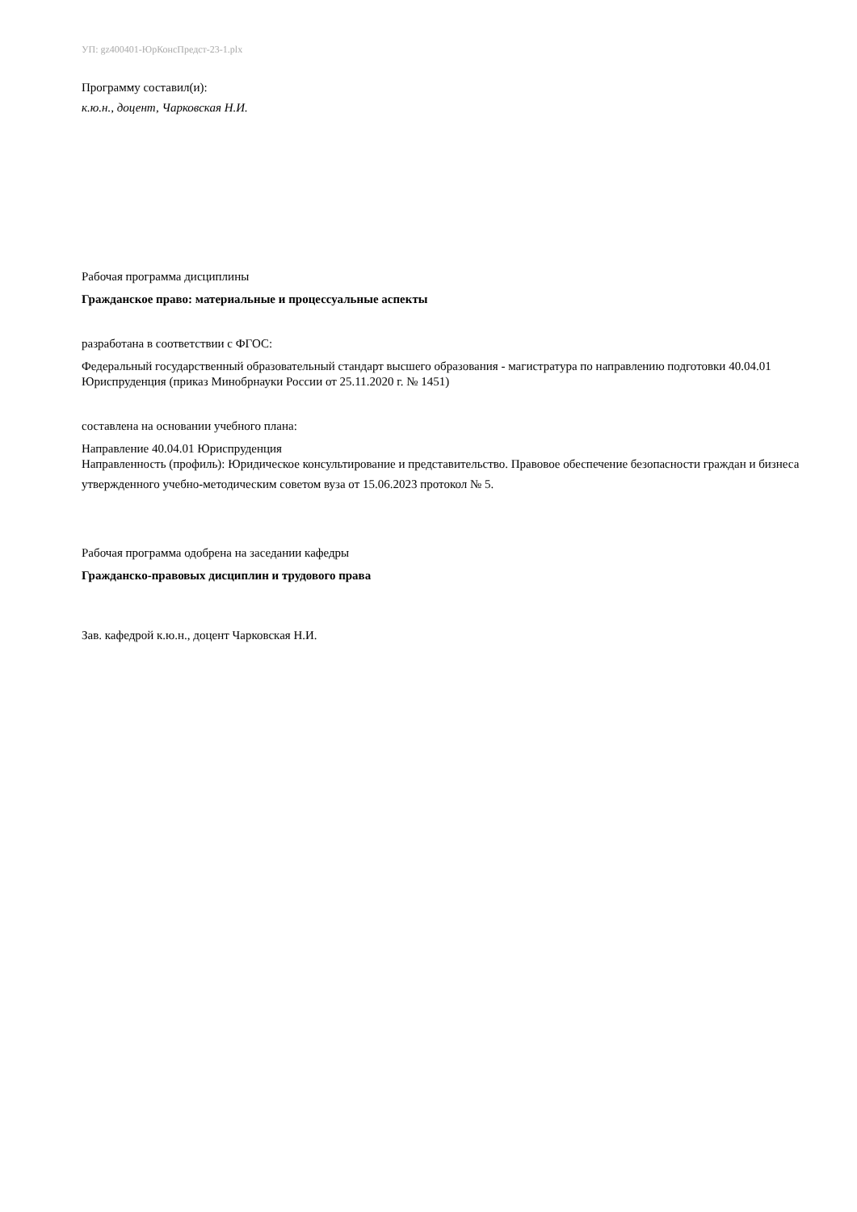УП: gz400401-ЮрКонсПредст-23-1.plx
Программу составил(и):
к.ю.н., доцент, Чарковская Н.И.
Рабочая программа дисциплины
Гражданское право: материальные и процессуальные аспекты
разработана в соответствии с ФГОС:
Федеральный государственный образовательный стандарт высшего образования - магистратура по направлению подготовки 40.04.01 Юриспруденция (приказ Минобрнауки России от 25.11.2020 г. № 1451)
составлена на основании учебного плана:
Направление 40.04.01 Юриспруденция
Направленность (профиль): Юридическое консультирование и представительство. Правовое обеспечение безопасности граждан и бизнеса
утвержденного учебно-методическим советом вуза от 15.06.2023 протокол № 5.
Рабочая программа одобрена на заседании кафедры
Гражданско-правовых дисциплин и трудового права
Зав. кафедрой к.ю.н., доцент Чарковская Н.И.